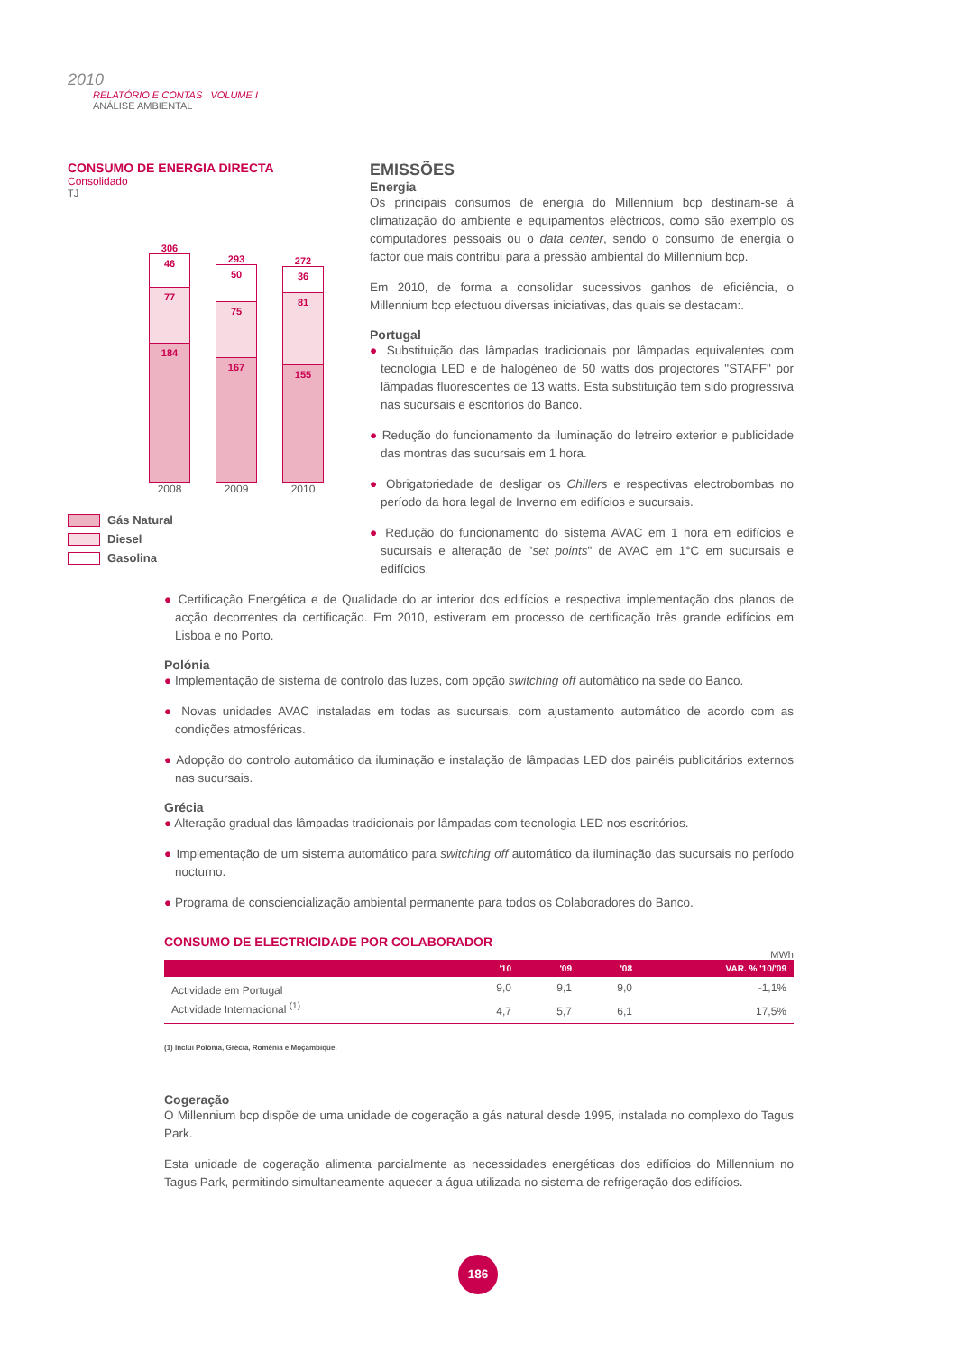2010
RELATÓRIO E CONTAS VOLUME I
ANÁLISE AMBIENTAL
CONSUMO DE ENERGIA DIRECTA
Consolidado
TJ
306
46
77
184
293
50
75
167
272
36
81
155
2008 2009 2010
Gás Natural
Diesel
Gasolina
EMISSÕES
Energia
Os principais consumos de energia do Millennium bcp destinam-se à climatização do ambiente e equipamentos eléctricos, como são exemplo os computadores pessoais ou o data center, sendo o consumo de energia o factor que mais contribui para a pressão ambiental do Millennium bcp.
Em 2010, de forma a consolidar sucessivos ganhos de eficiência, o Millennium bcp efectuou diversas iniciativas, das quais se destacam:.
Portugal
● Substituição das lâmpadas tradicionais por lâmpadas equivalentes com tecnologia LED e de halogéneo de 50 watts dos projectores "STAFF" por lâmpadas fluorescentes de 13 watts. Esta substituição tem sido progressiva nas sucursais e escritórios do Banco.
● Redução do funcionamento da iluminação do letreiro exterior e publicidade das montras das sucursais em 1 hora.
● Obrigatoriedade de desligar os Chillers e respectivas electrobombas no período da hora legal de Inverno em edifícios e sucursais.
● Redução do funcionamento do sistema AVAC em 1 hora em edifícios e sucursais e alteração de "set points" de AVAC em 1°C em sucursais e edifícios.
● Certificação Energética e de Qualidade do ar interior dos edifícios e respectiva implementação dos planos de acção decorrentes da certificação. Em 2010, estiveram em processo de certificação três grande edifícios em Lisboa e no Porto.
Polónia
● Implementação de sistema de controlo das luzes, com opção switching off automático na sede do Banco.
● Novas unidades AVAC instaladas em todas as sucursais, com ajustamento automático de acordo com as condições atmosféricas.
● Adopção do controlo automático da iluminação e instalação de lâmpadas LED dos painéis publicitários externos nas sucursais.
Grécia
● Alteração gradual das lâmpadas tradicionais por lâmpadas com tecnologia LED nos escritórios.
● Implementação de um sistema automático para switching off automático da iluminação das sucursais no período nocturno.
● Programa de consciencialização ambiental permanente para todos os Colaboradores do Banco.
CONSUMO DE ELECTRICIDADE POR COLABORADOR
MWh
| | '10 | '09 | '08 | VAR. % '10/'09 |
| --- | --- | --- | --- | --- |
| Actividade em Portugal | 9,0 | 9,1 | 9,0 | -1,1% |
| Actividade Internacional <sup>(1)</sup> | 4,7 | 5,7 | 6,1 | 17,5% |
(1) Inclui Polónia, Grécia, Roménia e Moçambique.
Cogeração
O Millennium bcp dispõe de uma unidade de cogeração a gás natural desde 1995, instalada no complexo do Tagus Park.
Esta unidade de cogeração alimenta parcialmente as necessidades energéticas dos edifícios do Millennium no Tagus Park, permitindo simultaneamente aquecer a água utilizada no sistema de refrigeração dos edifícios.
186